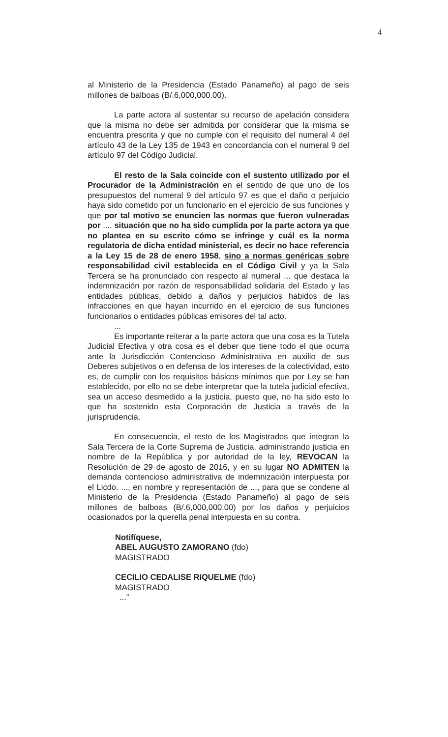4
al Ministerio de la Presidencia (Estado Panameño) al pago de seis millones de balboas (B/.6,000,000.00).
La parte actora al sustentar su recurso de apelación considera que la misma no debe ser admitida por considerar que la misma se encuentra prescrita y que no cumple con el requisito del numeral 4 del artículo 43 de la Ley 135 de 1943 en concordancia con el numeral 9 del artículo 97 del Código Judicial.
El resto de la Sala coincide con el sustento utilizado por el Procurador de la Administración en el sentido de que uno de los presupuestos del numeral 9 del artículo 97 es que el daño o perjuicio haya sido cometido por un funcionario en el ejercicio de sus funciones y que por tal motivo se enuncien las normas que fueron vulneradas por ..., situación que no ha sido cumplida por la parte actora ya que no plantea en su escrito cómo se infringe y cuál es la norma regulatoria de dicha entidad ministerial, es decir no hace referencia a la Ley 15 de 28 de enero 1958, sino a normas genéricas sobre responsabilidad civil establecida en el Código Civil y ya la Sala Tercera se ha pronunciado con respecto al numeral ... que destaca la indemnización por razón de responsabilidad solidaria del Estado y las entidades públicas, debido a daños y perjuicios habidos de las infracciones en que hayan incurrido en el ejercicio de sus funciones funcionarios o entidades públicas emisores del tal acto.
...
Es importante reiterar a la parte actora que una cosa es la Tutela Judicial Efectiva y otra cosa es el deber que tiene todo el que ocurra ante la Jurisdicción Contencioso Administrativa en auxilio de sus Deberes subjetivos o en defensa de los intereses de la colectividad, esto es, de cumplir con los requisitos básicos mínimos que por Ley se han establecido, por ello no se debe interpretar que la tutela judicial efectiva, sea un acceso desmedido a la justicia, puesto que, no ha sido esto lo que ha sostenido esta Corporación de Justicia a través de la jurisprudencia.
En consecuencia, el resto de los Magistrados que integran la Sala Tercera de la Corte Suprema de Justicia, administrando justicia en nombre de la República y por autoridad de la ley, REVOCAN la Resolución de 29 de agosto de 2016, y en su lugar NO ADMITEN la demanda contencioso administrativa de indemnización interpuesta por el Licdo. ..., en nombre y representación de ..., para que se condene al Ministerio de la Presidencia (Estado Panameño) al pago de seis millones de balboas (B/.6,000,000.00) por los daños y perjuicios ocasionados por la querella penal interpuesta en su contra.
Notifíquese,
ABEL AUGUSTO ZAMORANO (fdo)
MAGISTRADO
CECILIO CEDALISE RIQUELME (fdo)
MAGISTRADO
...”